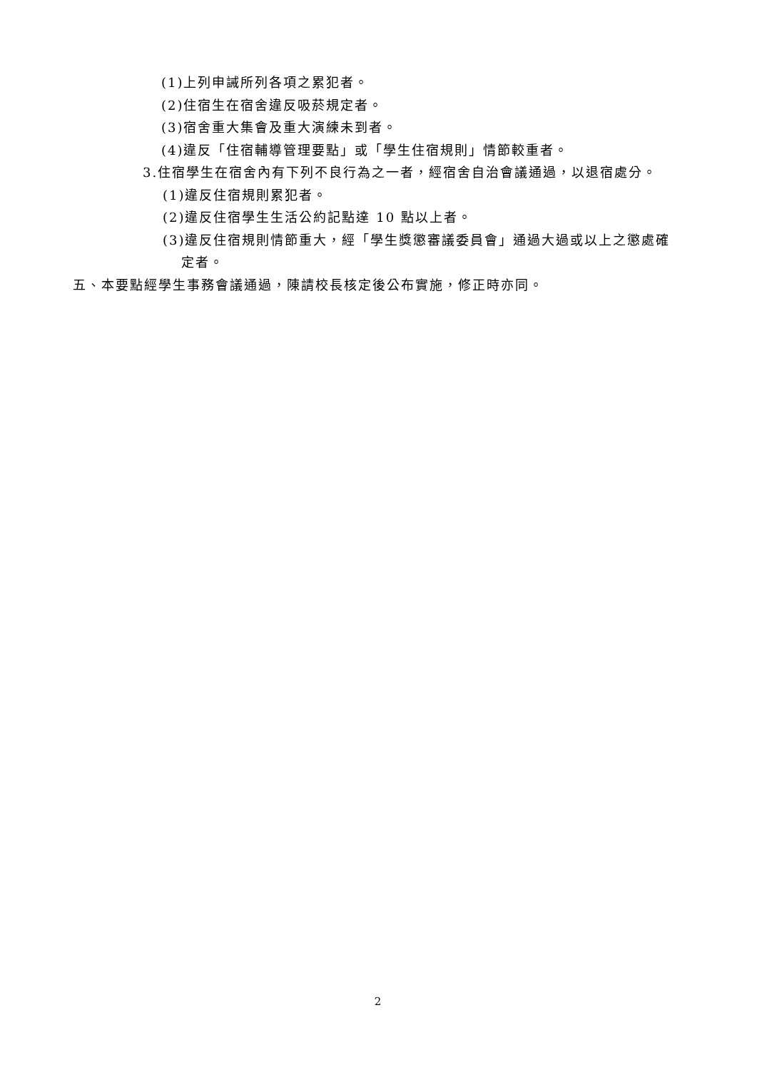(1)上列申誡所列各項之累犯者。
(2)住宿生在宿舍違反吸菸規定者。
(3)宿舍重大集會及重大演練未到者。
(4)違反「住宿輔導管理要點」或「學生住宿規則」情節較重者。
3.住宿學生在宿舍內有下列不良行為之一者，經宿舍自治會議通過，以退宿處分。
(1)違反住宿規則累犯者。
(2)違反住宿學生生活公約記點達 10 點以上者。
(3)違反住宿規則情節重大，經「學生獎懲審議委員會」通過大過或以上之懲處確
定者。
五、本要點經學生事務會議通過，陳請校長核定後公布實施，修正時亦同。
2